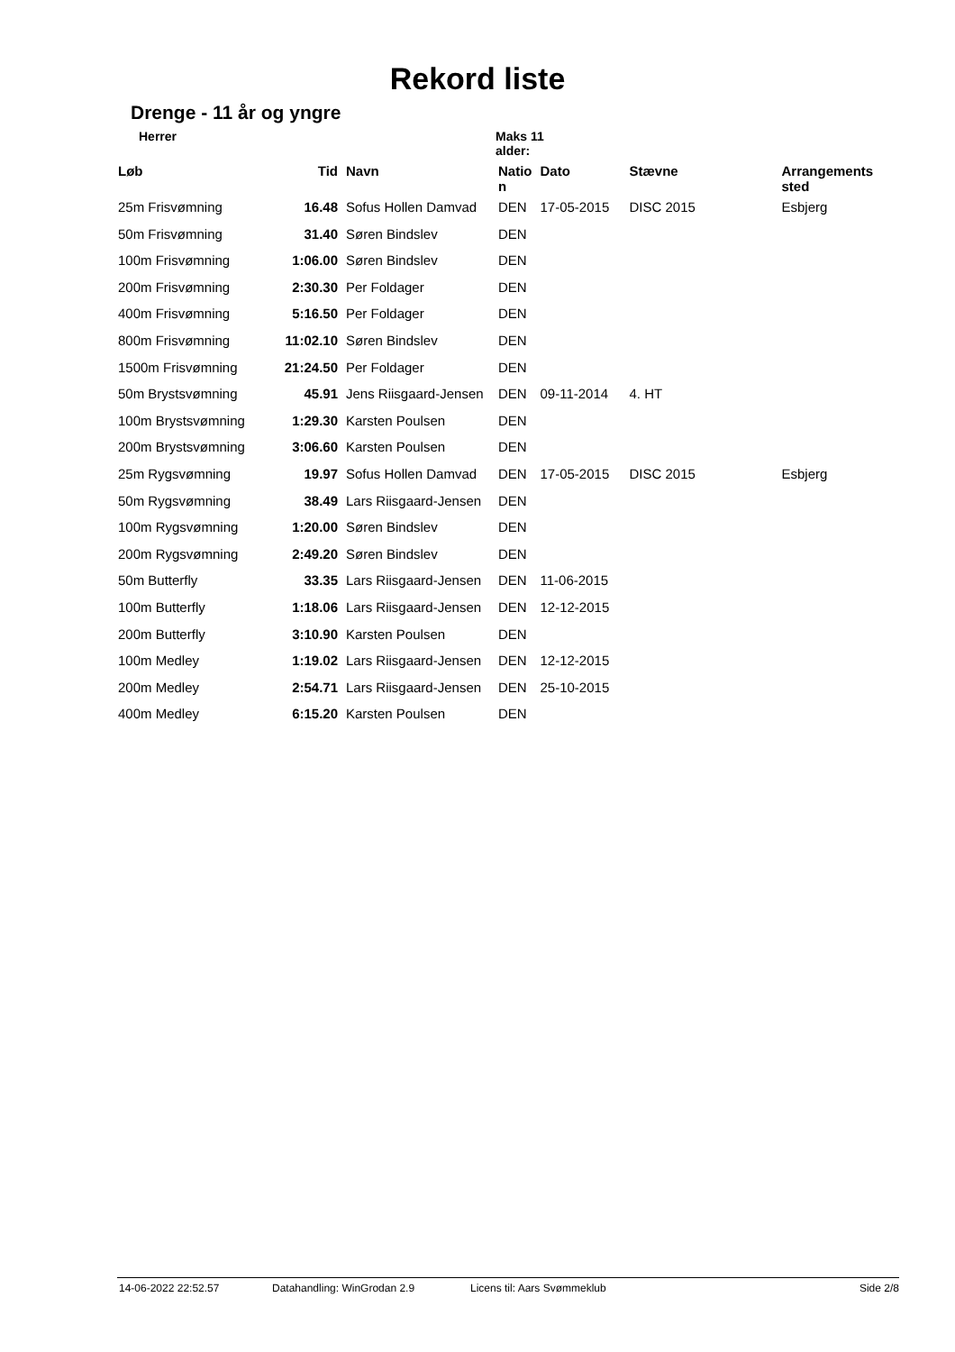Rekord liste
Drenge - 11 år og yngre
Herrer Maks 11 alder:
| Løb | Tid | Navn | Natio n | Dato | Stævne | Arrangements sted |
| --- | --- | --- | --- | --- | --- | --- |
| 25m Frisvømning | 16.48 | Sofus Hollen Damvad | DEN | 17-05-2015 | DISC 2015 | Esbjerg |
| 50m Frisvømning | 31.40 | Søren Bindslev | DEN | | | |
| 100m Frisvømning | 1:06.00 | Søren Bindslev | DEN | | | |
| 200m Frisvømning | 2:30.30 | Per Foldager | DEN | | | |
| 400m Frisvømning | 5:16.50 | Per Foldager | DEN | | | |
| 800m Frisvømning | 11:02.10 | Søren Bindslev | DEN | | | |
| 1500m Frisvømning | 21:24.50 | Per Foldager | DEN | | | |
| 50m Brystsvømning | 45.91 | Jens Riisgaard-Jensen | DEN | 09-11-2014 | 4. HT | |
| 100m Brystsvømning | 1:29.30 | Karsten Poulsen | DEN | | | |
| 200m Brystsvømning | 3:06.60 | Karsten Poulsen | DEN | | | |
| 25m Rygsvømning | 19.97 | Sofus Hollen Damvad | DEN | 17-05-2015 | DISC 2015 | Esbjerg |
| 50m Rygsvømning | 38.49 | Lars Riisgaard-Jensen | DEN | | | |
| 100m Rygsvømning | 1:20.00 | Søren Bindslev | DEN | | | |
| 200m Rygsvømning | 2:49.20 | Søren Bindslev | DEN | | | |
| 50m Butterfly | 33.35 | Lars Riisgaard-Jensen | DEN | 11-06-2015 | | |
| 100m Butterfly | 1:18.06 | Lars Riisgaard-Jensen | DEN | 12-12-2015 | | |
| 200m Butterfly | 3:10.90 | Karsten Poulsen | DEN | | | |
| 100m Medley | 1:19.02 | Lars Riisgaard-Jensen | DEN | 12-12-2015 | | |
| 200m Medley | 2:54.71 | Lars Riisgaard-Jensen | DEN | 25-10-2015 | | |
| 400m Medley | 6:15.20 | Karsten Poulsen | DEN | | | |
14-06-2022 22:52.57 Datahandling: WinGrodan 2.9 Licens til: Aars Svømmeklub Side 2/8